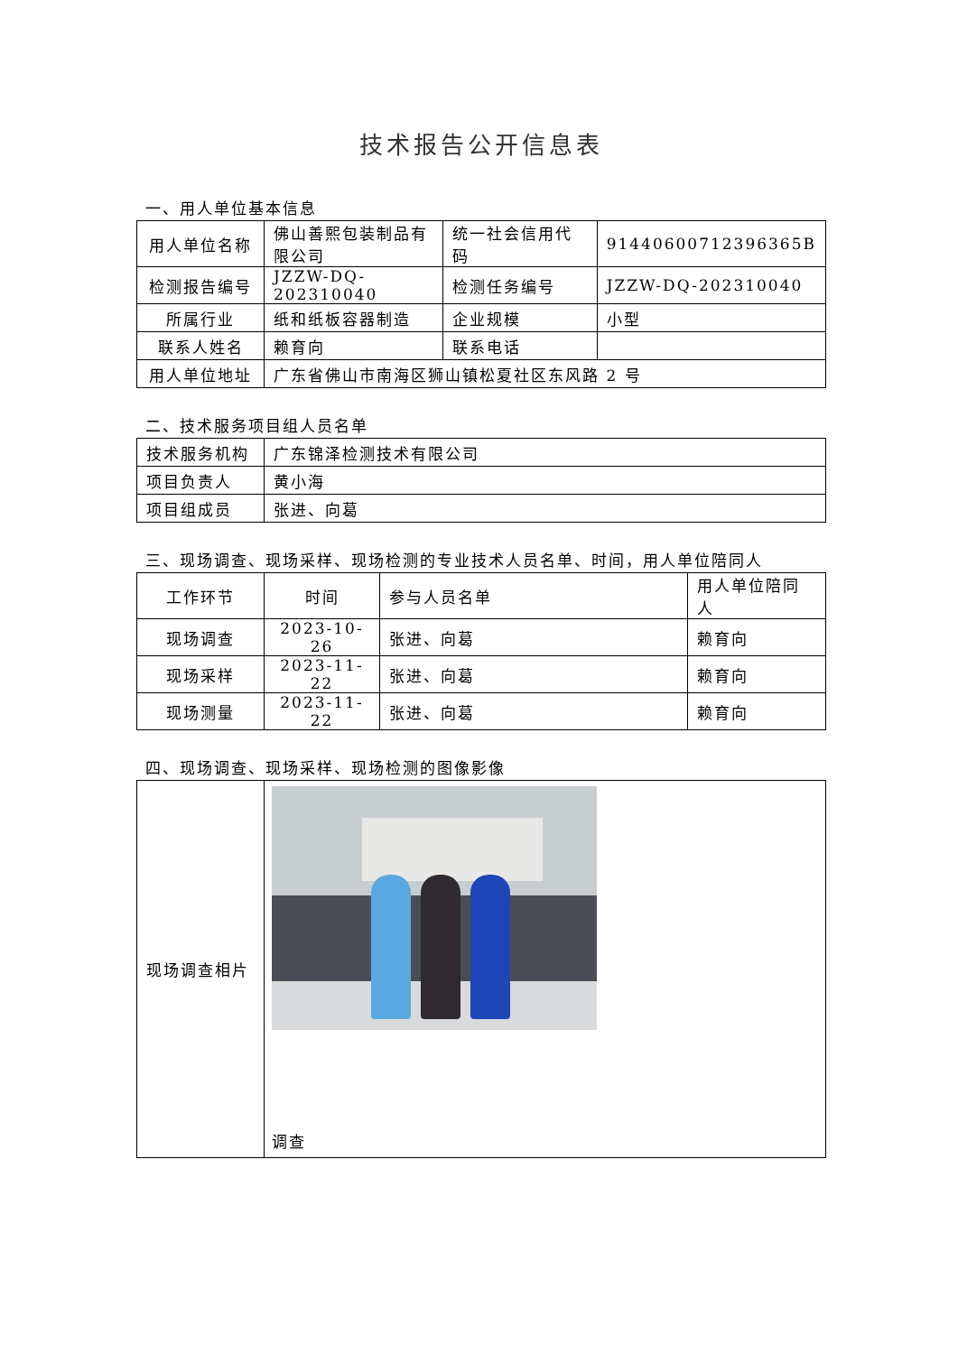技术报告公开信息表
一、用人单位基本信息
| 用人单位名称 | 佛山善熙包装制品有限公司 | 统一社会信用代码 | 91440600712396365B |
| 检测报告编号 | JZZW-DQ-202310040 | 检测任务编号 | JZZW-DQ-202310040 |
| 所属行业 | 纸和纸板容器制造 | 企业规模 | 小型 |
| 联系人姓名 | 赖育向 | 联系电话 | |
| 用人单位地址 | 广东省佛山市南海区狮山镇松夏社区东风路 2 号 | | |
二、技术服务项目组人员名单
| 技术服务机构 | 广东锦泽检测技术有限公司 |
| 项目负责人 | 黄小海 |
| 项目组成员 | 张进、向葛 |
三、现场调查、现场采样、现场检测的专业技术人员名单、时间，用人单位陪同人
| 工作环节 | 时间 | 参与人员名单 | 用人单位陪同人 |
| 现场调查 | 2023-10-26 | 张进、向葛 | 赖育向 |
| 现场采样 | 2023-11-22 | 张进、向葛 | 赖育向 |
| 现场测量 | 2023-11-22 | 张进、向葛 | 赖育向 |
四、现场调查、现场采样、现场检测的图像影像
| 现场调查相片 | 调查 |